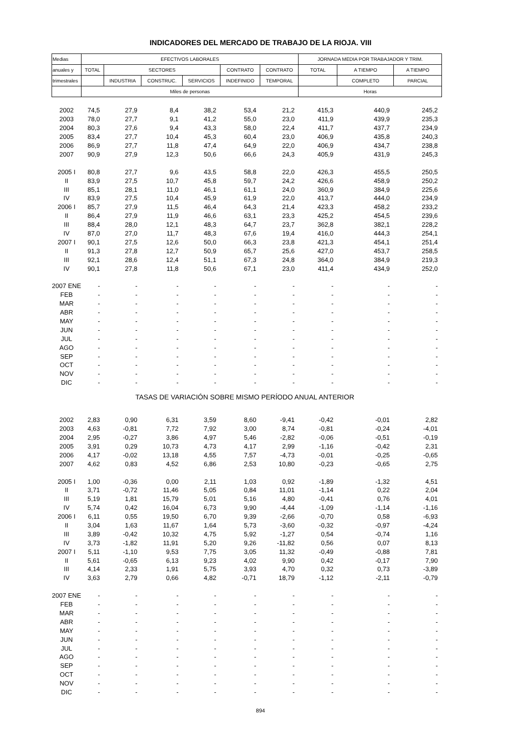INDICADORES DEL MERCADO DE TRABAJO DE LA RIOJA. VIII
| Medias | EFECTIVOS LABORALES | | | | | | JORNADA MEDIA POR TRABAJADOR Y TRIM. | | |
| --- | --- | --- | --- | --- | --- | --- | --- | --- | --- |
| anuales y | TOTAL | SECTORES | | | CONTRATO | CONTRATO | TOTAL | A TIEMPO | A TIEMPO |
| trimestrales | | INDUSTRIA | CONSTRUC. | SERVICIOS | INDEFINIDO | TEMPORAL | | COMPLETO | PARCIAL |
| | Miles de personas | | | | | | Horas | | |
| 2002 | 74,5 | 27,9 | 8,4 | 38,2 | 53,4 | 21,2 | 415,3 | 440,9 | 245,2 |
| 2003 | 78,0 | 27,7 | 9,1 | 41,2 | 55,0 | 23,0 | 411,9 | 439,9 | 235,3 |
| 2004 | 80,3 | 27,6 | 9,4 | 43,3 | 58,0 | 22,4 | 411,7 | 437,7 | 234,9 |
| 2005 | 83,4 | 27,7 | 10,4 | 45,3 | 60,4 | 23,0 | 406,9 | 435,8 | 240,3 |
| 2006 | 86,9 | 27,7 | 11,8 | 47,4 | 64,9 | 22,0 | 406,9 | 434,7 | 238,8 |
| 2007 | 90,9 | 27,9 | 12,3 | 50,6 | 66,6 | 24,3 | 405,9 | 431,9 | 245,3 |
| 2005 I | 80,8 | 27,7 | 9,6 | 43,5 | 58,8 | 22,0 | 426,3 | 455,5 | 250,5 |
| II | 83,9 | 27,5 | 10,7 | 45,8 | 59,7 | 24,2 | 426,6 | 458,9 | 250,2 |
| III | 85,1 | 28,1 | 11,0 | 46,1 | 61,1 | 24,0 | 360,9 | 384,9 | 225,6 |
| IV | 83,9 | 27,5 | 10,4 | 45,9 | 61,9 | 22,0 | 413,7 | 444,0 | 234,9 |
| 2006 I | 85,7 | 27,9 | 11,5 | 46,4 | 64,3 | 21,4 | 423,3 | 458,2 | 233,2 |
| II | 86,4 | 27,9 | 11,9 | 46,6 | 63,1 | 23,3 | 425,2 | 454,5 | 239,6 |
| III | 88,4 | 28,0 | 12,1 | 48,3 | 64,7 | 23,7 | 362,8 | 382,1 | 228,2 |
| IV | 87,0 | 27,0 | 11,7 | 48,3 | 67,6 | 19,4 | 416,0 | 444,3 | 254,1 |
| 2007 I | 90,1 | 27,5 | 12,6 | 50,0 | 66,3 | 23,8 | 421,3 | 454,1 | 251,4 |
| II | 91,3 | 27,8 | 12,7 | 50,9 | 65,7 | 25,6 | 427,0 | 453,7 | 258,5 |
| III | 92,1 | 28,6 | 12,4 | 51,1 | 67,3 | 24,8 | 364,0 | 384,9 | 219,3 |
| IV | 90,1 | 27,8 | 11,8 | 50,6 | 67,1 | 23,0 | 411,4 | 434,9 | 252,0 |
| 2007 ENE | - | - | - | - | - | - | - | - | - |
| FEB | - | - | - | - | - | - | - | - | - |
| MAR | - | - | - | - | - | - | - | - | - |
| ABR | - | - | - | - | - | - | - | - | - |
| MAY | - | - | - | - | - | - | - | - | - |
| JUN | - | - | - | - | - | - | - | - | - |
| JUL | - | - | - | - | - | - | - | - | - |
| AGO | - | - | - | - | - | - | - | - | - |
| SEP | - | - | - | - | - | - | - | - | - |
| OCT | - | - | - | - | - | - | - | - | - |
| NOV | - | - | - | - | - | - | - | - | - |
| DIC | - | - | - | - | - | - | - | - | - |
| TASAS DE VARIACIÓN SOBRE MISMO PERÍODO ANUAL ANTERIOR | | | | | | | | | |
| 2002 | 2,83 | 0,90 | 6,31 | 3,59 | 8,60 | -9,41 | -0,42 | -0,01 | 2,82 |
| 2003 | 4,63 | -0,81 | 7,72 | 7,92 | 3,00 | 8,74 | -0,81 | -0,24 | -4,01 |
| 2004 | 2,95 | -0,27 | 3,86 | 4,97 | 5,46 | -2,82 | -0,06 | -0,51 | -0,19 |
| 2005 | 3,91 | 0,29 | 10,73 | 4,73 | 4,17 | 2,99 | -1,16 | -0,42 | 2,31 |
| 2006 | 4,17 | -0,02 | 13,18 | 4,55 | 7,57 | -4,73 | -0,01 | -0,25 | -0,65 |
| 2007 | 4,62 | 0,83 | 4,52 | 6,86 | 2,53 | 10,80 | -0,23 | -0,65 | 2,75 |
| 2005 I | 1,00 | -0,36 | 0,00 | 2,11 | 1,03 | 0,92 | -1,89 | -1,32 | 4,51 |
| II | 3,71 | -0,72 | 11,46 | 5,05 | 0,84 | 11,01 | -1,14 | 0,22 | 2,04 |
| III | 5,19 | 1,81 | 15,79 | 5,01 | 5,16 | 4,80 | -0,41 | 0,76 | 4,01 |
| IV | 5,74 | 0,42 | 16,04 | 6,73 | 9,90 | -4,44 | -1,09 | -1,14 | -1,16 |
| 2006 I | 6,11 | 0,55 | 19,50 | 6,70 | 9,39 | -2,66 | -0,70 | 0,58 | -6,93 |
| II | 3,04 | 1,63 | 11,67 | 1,64 | 5,73 | -3,60 | -0,32 | -0,97 | -4,24 |
| III | 3,89 | -0,42 | 10,32 | 4,75 | 5,92 | -1,27 | 0,54 | -0,74 | 1,16 |
| IV | 3,73 | -1,82 | 11,91 | 5,20 | 9,26 | -11,82 | 0,56 | 0,07 | 8,13 |
| 2007 I | 5,11 | -1,10 | 9,53 | 7,75 | 3,05 | 11,32 | -0,49 | -0,88 | 7,81 |
| II | 5,61 | -0,65 | 6,13 | 9,23 | 4,02 | 9,90 | 0,42 | -0,17 | 7,90 |
| III | 4,14 | 2,33 | 1,91 | 5,75 | 3,93 | 4,70 | 0,32 | 0,73 | -3,89 |
| IV | 3,63 | 2,79 | 0,66 | 4,82 | -0,71 | 18,79 | -1,12 | -2,11 | -0,79 |
| 2007 ENE | - | - | - | - | - | - | - | - | - |
| FEB | - | - | - | - | - | - | - | - | - |
| MAR | - | - | - | - | - | - | - | - | - |
| ABR | - | - | - | - | - | - | - | - | - |
| MAY | - | - | - | - | - | - | - | - | - |
| JUN | - | - | - | - | - | - | - | - | - |
| JUL | - | - | - | - | - | - | - | - | - |
| AGO | - | - | - | - | - | - | - | - | - |
| SEP | - | - | - | - | - | - | - | - | - |
| OCT | - | - | - | - | - | - | - | - | - |
| NOV | - | - | - | - | - | - | - | - | - |
| DIC | - | - | - | - | - | - | - | - | - |
894